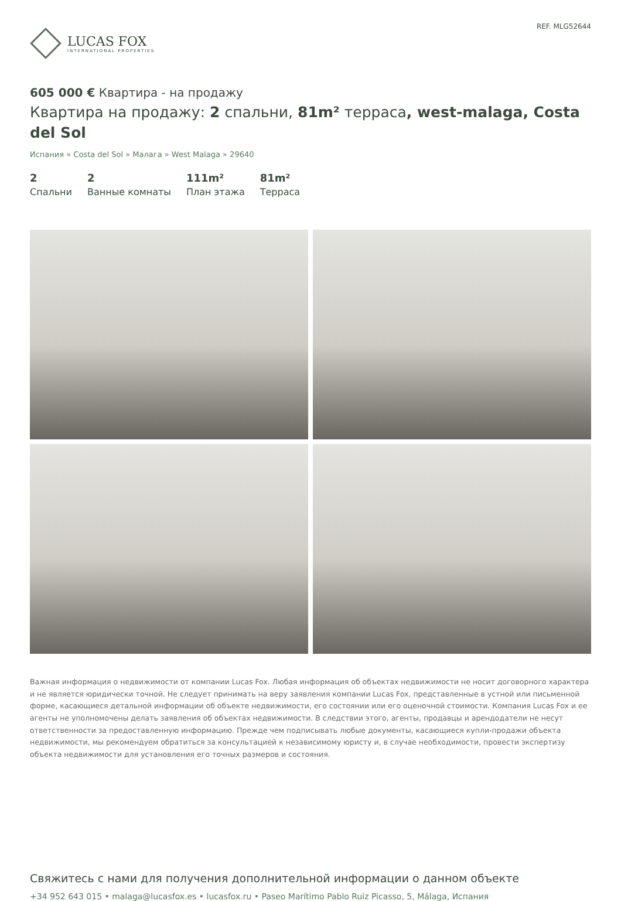LUCAS FOX
INTERNATIONAL PROPERTIES
REF. MLG52644
605 000 € Квартира - на продажу
Квартира на продажу: 2 спальни, 81m² терраса, west-malaga, Costa del Sol
Испания » Costa del Sol » Малага » West Malaga » 29640
2
Спальни
2
Ванные комнаты
111m²
План этажа
81m²
Терраса
Важная информация о недвижимости от компании Lucas Fox. Любая информация об объектах недвижимости не носит договорного характера и не является юридически точной. Не следует принимать на веру заявления компании Lucas Fox, представленные в устной или письменной форме, касающиеся детальной информации об объекте недвижимости, его состоянии или его оценочной стоимости. Компания Lucas Fox и ее агенты не уполномочены делать заявления об объектах недвижимости. В следствии этого, агенты, продавцы и арендодатели не несут ответственности за предоставленную информацию. Прежде чем подписывать любые документы, касающиеся купли-продажи объекта недвижимости, мы рекомендуем обратиться за консультацией к независимому юристу и, в случае необходимости, провести экспертизу объекта недвижимости для установления его точных размеров и состояния.
Свяжитесь с нами для получения дополнительной информации о данном объекте
+34 952 643 015 • malaga@lucasfox.es • lucasfox.ru • Paseo Marítimo Pablo Ruiz Picasso, 5, Málaga, Испания